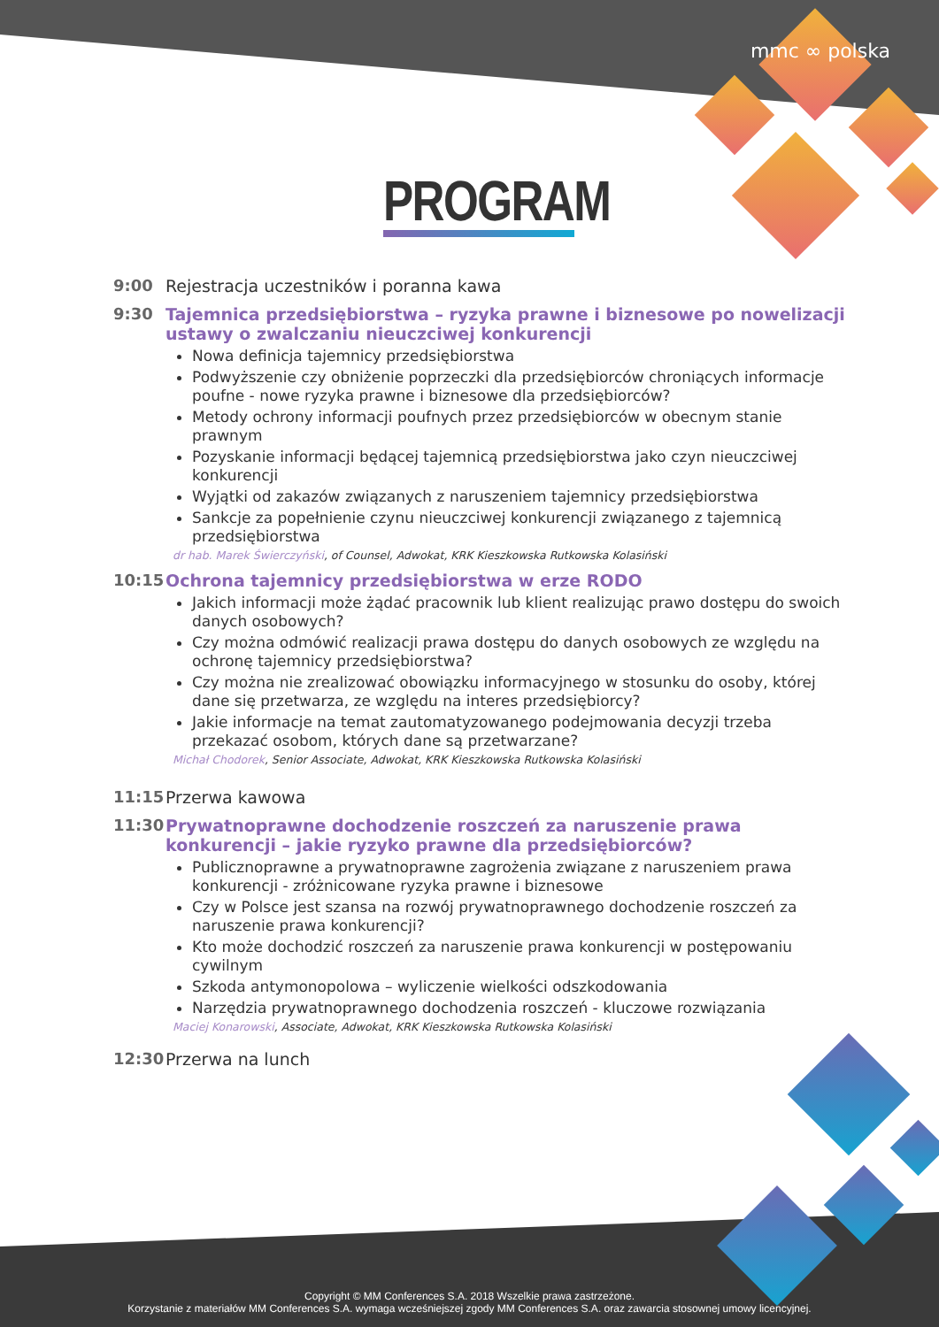mmc ∞ polska
PROGRAM
9:00 Rejestracja uczestników i poranna kawa
9:30 Tajemnica przedsiębiorstwa – ryzyka prawne i biznesowe po nowelizacji ustawy o zwalczaniu nieuczciwej konkurencji
Nowa definicja tajemnicy przedsiębiorstwa
Podwyższenie czy obniżenie poprzeczki dla przedsiębiorców chroniących informacje poufne - nowe ryzyka prawne i biznesowe dla przedsiębiorców?
Metody ochrony informacji poufnych przez przedsiębiorców w obecnym stanie prawnym
Pozyskanie informacji będącej tajemnicą przedsiębiorstwa jako czyn nieuczciwej konkurencji
Wyjątki od zakazów związanych z naruszeniem tajemnicy przedsiębiorstwa
Sankcje za popełnienie czynu nieuczciwej konkurencji związanego z tajemnicą przedsiębiorstwa
dr hab. Marek Świerczyński, of Counsel, Adwokat, KRK Kieszkowska Rutkowska Kolasiński
10:15 Ochrona tajemnicy przedsiębiorstwa w erze RODO
Jakich informacji może żądać pracownik lub klient realizując prawo dostępu do swoich danych osobowych?
Czy można odmówić realizacji prawa dostępu do danych osobowych ze względu na ochronę tajemnicy przedsiębiorstwa?
Czy można nie zrealizować obowiązku informacyjnego w stosunku do osoby, której dane się przetwarza, ze względu na interes przedsiębiorcy?
Jakie informacje na temat zautomatyzowanego podejmowania decyzji trzeba przekazać osobom, których dane są przetwarzane?
Michał Chodorek, Senior Associate, Adwokat, KRK Kieszkowska Rutkowska Kolasiński
11:15 Przerwa kawowa
11:30 Prywatnoprawne dochodzenie roszczeń za naruszenie prawa konkurencji – jakie ryzyko prawne dla przedsiębiorców?
Publicznoprawne a prywatnoprawne zagrożenia związane z naruszeniem prawa konkurencji - zróżnicowane ryzyka prawne i biznesowe
Czy w Polsce jest szansa na rozwój prywatnoprawnego dochodzenie roszczeń za naruszenie prawa konkurencji?
Kto może dochodzić roszczeń za naruszenie prawa konkurencji w postępowaniu cywilnym
Szkoda antymonopolowa – wyliczenie wielkości odszkodowania
Narzędzia prywatnoprawnego dochodzenia roszczeń - kluczowe rozwiązania
Maciej Konarowski, Associate, Adwokat, KRK Kieszkowska Rutkowska Kolasiński
12:30 Przerwa na lunch
Copyright © MM Conferences S.A. 2018 Wszelkie prawa zastrzeżone.
Korzystanie z materiałów MM Conferences S.A. wymaga wcześniejszej zgody MM Conferences S.A. oraz zawarcia stosownej umowy licencyjnej.